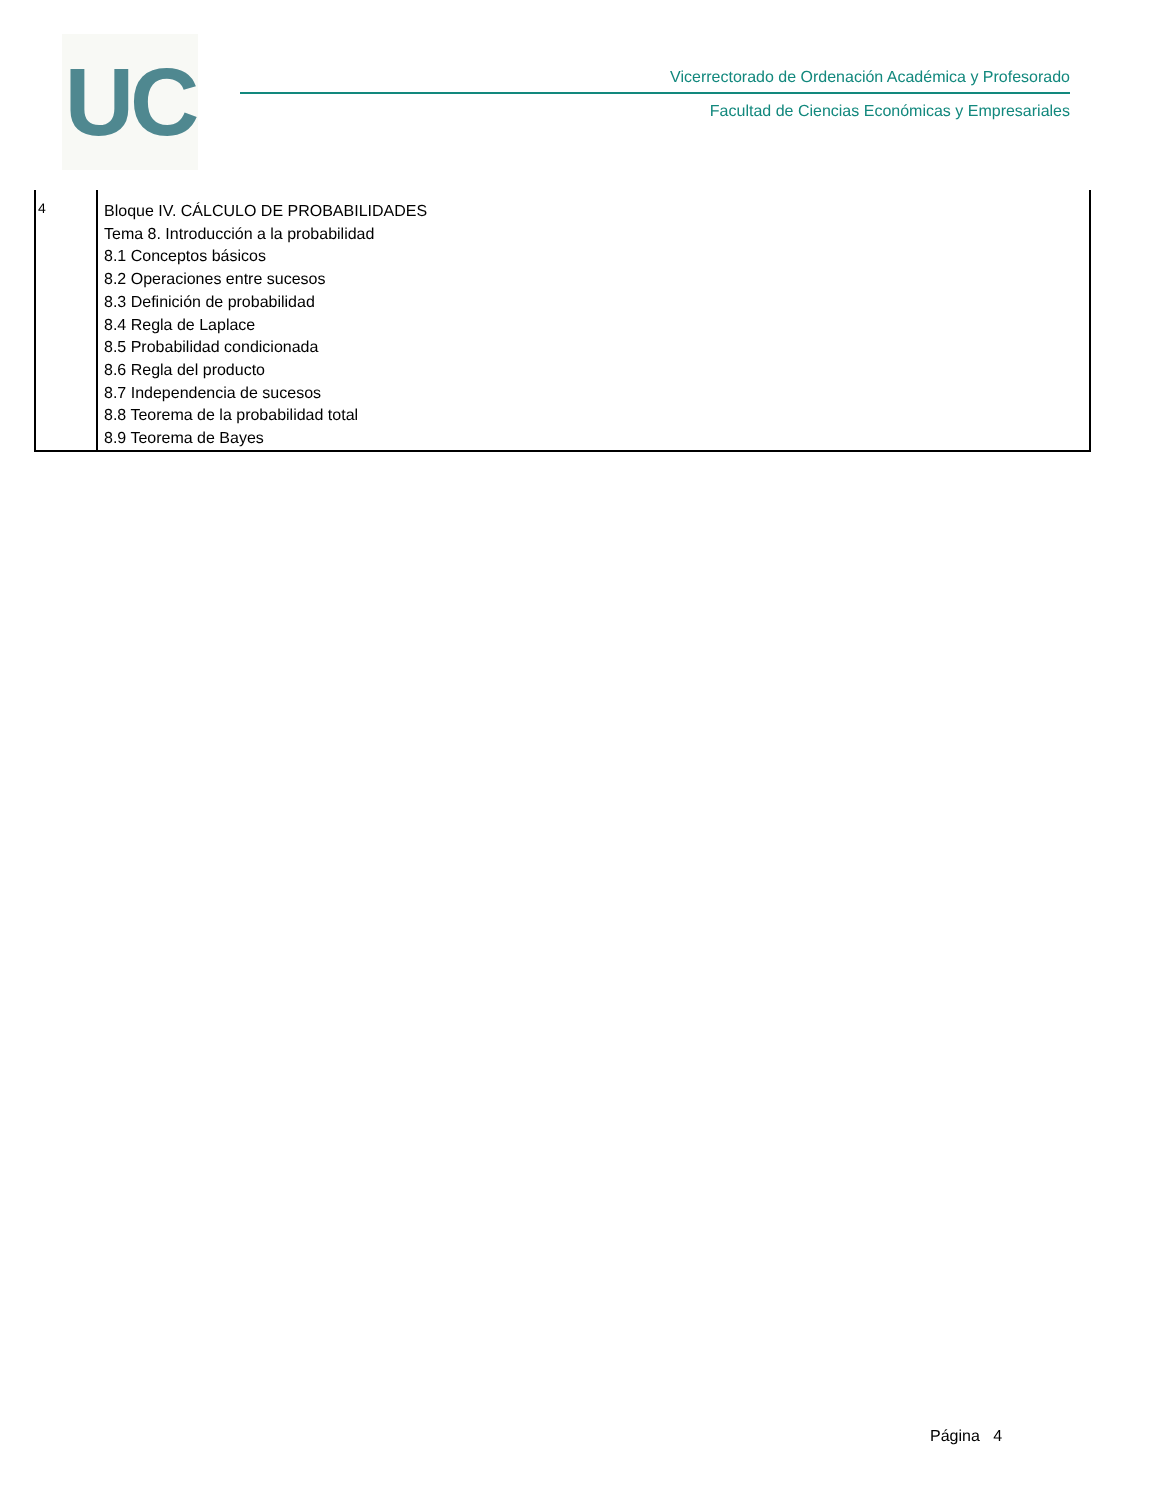UC
Vicerrectorado de Ordenación Académica y Profesorado
Facultad de Ciencias Económicas y Empresariales
| 4 | Bloque IV. CÁLCULO DE PROBABILIDADES Tema 8. Introducción a la probabilidad 8.1 Conceptos básicos 8.2 Operaciones entre sucesos 8.3 Definición de probabilidad 8.4 Regla de Laplace 8.5 Probabilidad condicionada 8.6 Regla del producto 8.7 Independencia de sucesos 8.8 Teorema de la probabilidad total 8.9 Teorema de Bayes |
Página 4